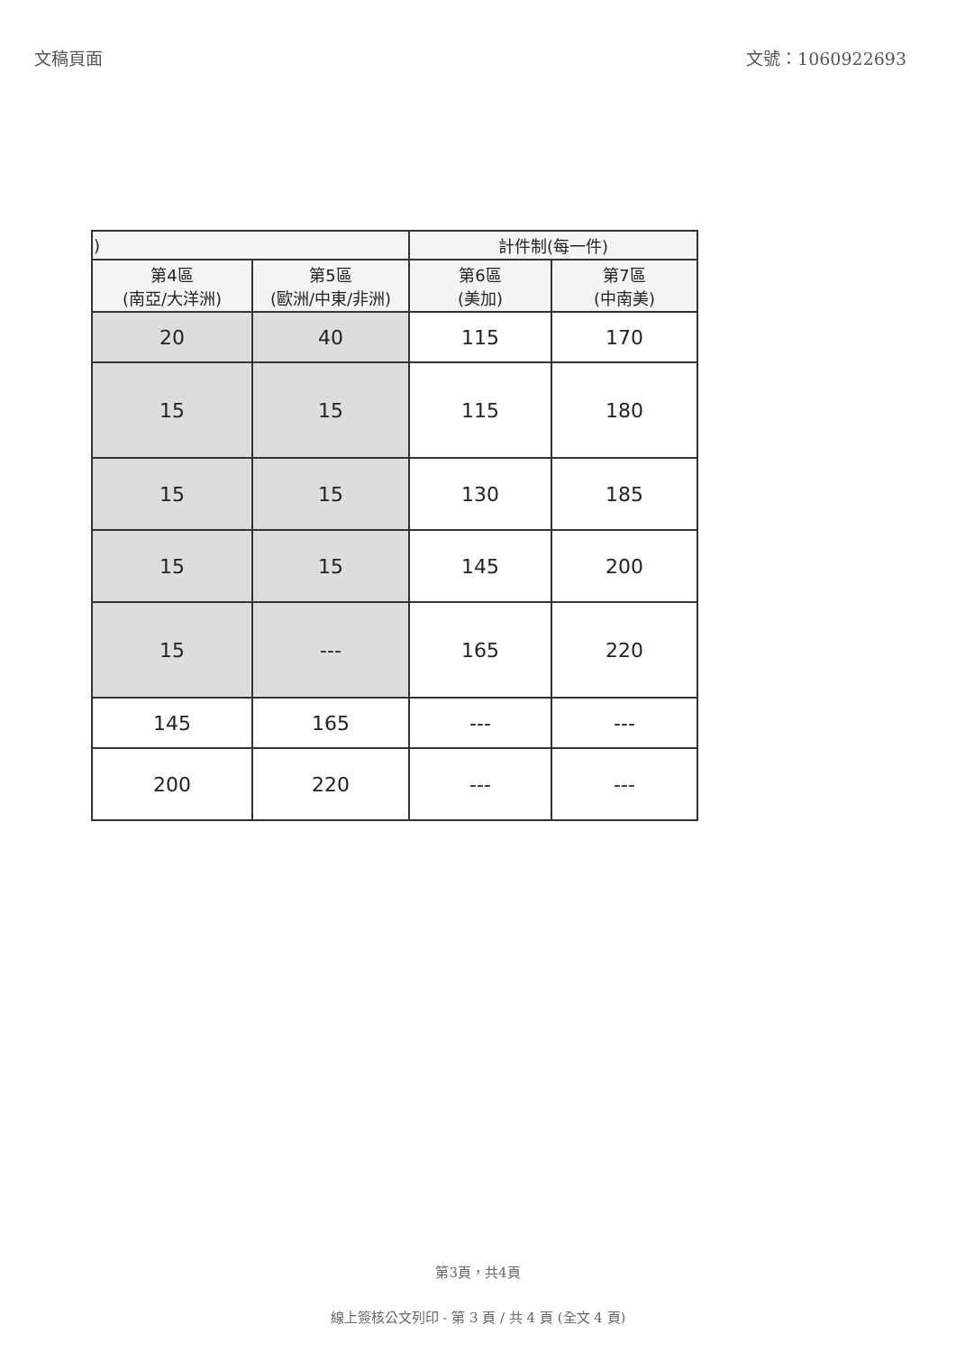文稿頁面 文號：1060922693
| ) | | 計件制(每一件) | |
| --- | --- | --- | --- |
| 第4區 (南亞/大洋洲) | 第5區 (歐洲/中東/非洲) | 第6區 (美加) | 第7區 (中南美) |
| 20 | 40 | 115 | 170 |
| 15 | 15 | 115 | 180 |
| 15 | 15 | 130 | 185 |
| 15 | 15 | 145 | 200 |
| 15 | --- | 165 | 220 |
| 145 | 165 | --- | --- |
| 200 | 220 | --- | --- |
第3頁，共4頁
線上簽核公文列印 - 第 3 頁 / 共 4 頁 (全文 4 頁)